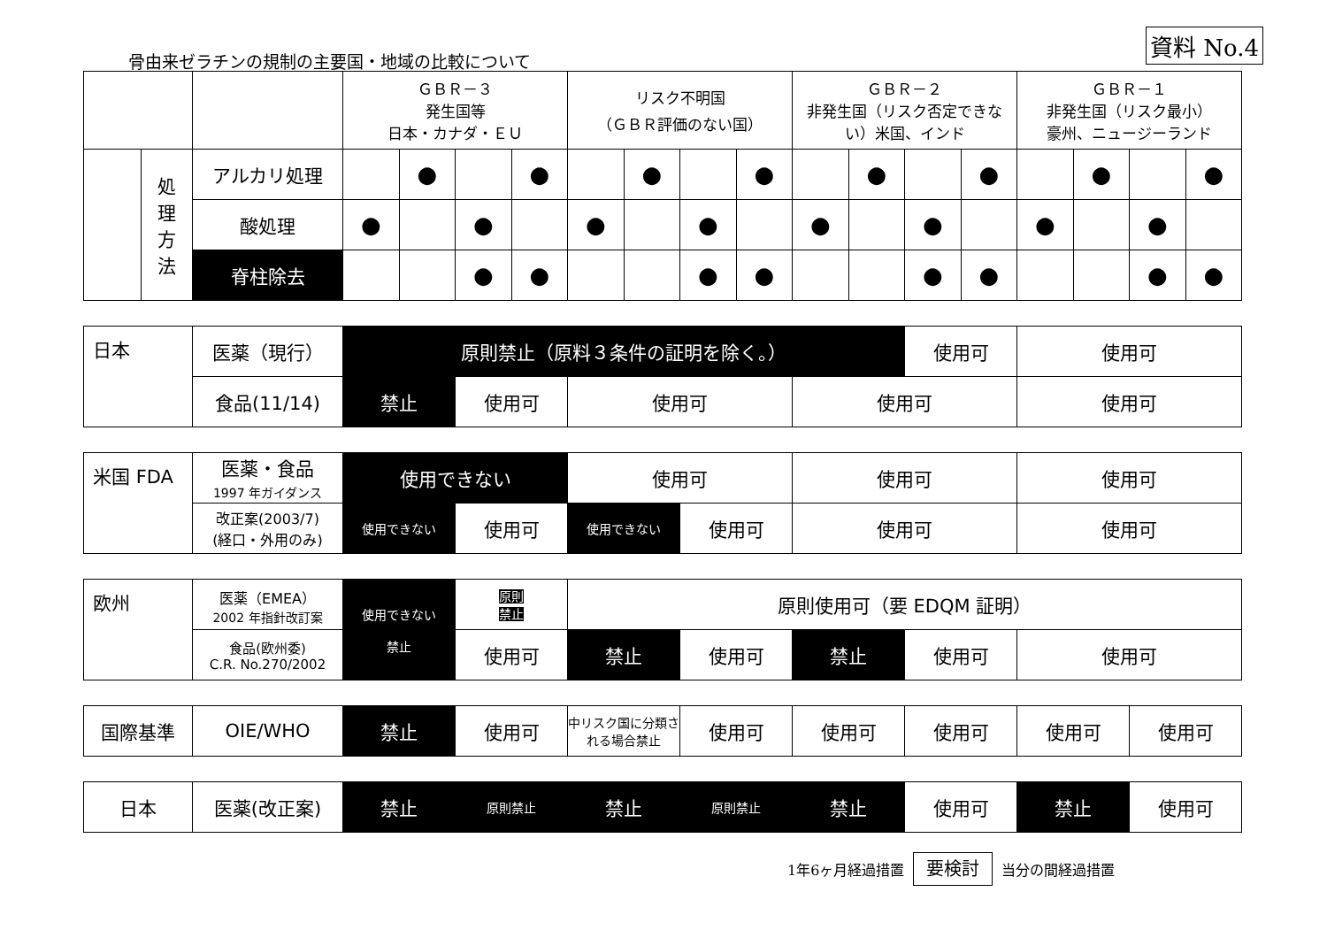資料 No.4
骨由来ゼラチンの規制の主要国・地域の比較について
| | | | ＧＢＲ－３ 発生国等 日本・カナダ・ＥＵ | | | | リスク不明国 （ＧＢＲ評価のない国） | | | | ＧＢＲ－２ 非発生国（リスク否定できない）米国、インド | | | | ＧＢＲ－１ 非発生国（リスク最小） 豪州、ニュージーランド | | | |
| | 処 理 方 法 | アルカリ処理 | | ● | | ● | | ● | | ● | | ● | | ● | | ● | | ● |
| | | 酸処理 | ● | | ● | | ● | | ● | | ● | | ● | | ● | | ● | |
| | | 脊柱除去 | | | ● | ● | | | ● | ● | | | ● | ● | | | ● | ● |
| 日本 | 医薬（現行） | 原則禁止（原料３条件の証明を除く。） | | | | 使用可 | 使用可 |
| | 食品(11/14) | 禁止 | 使用可 | 使用可 | 使用可 | | 使用可 |
| 米国 FDA | 医薬・食品 1997 年ガイダンス | 使用できない | | 使用可 | | 使用可 | 使用可 |
| | 改正案(2003/7) (経口・外用のみ) | 使用できない | 使用可 | 使用できない | 使用可 | 使用可 | 使用可 |
| 欧州 | 医薬（EMEA） 2002 年指針改訂案 | 使用できない 禁止 | 原則 禁止 | 原則使用可（要 EDQM 証明） | | | | |
| | 食品(欧州委) C.R. No.270/2002 | | 使用可 | 禁止 | 使用可 | 禁止 | 使用可 | 使用可 |
| 国際基準 | OIE/WHO | 禁止 | 使用可 | 中リスク国に分類される場合禁止 | 使用可 | 使用可 | 使用可 | 使用可 | 使用可 |
| 日本 | 医薬(改正案) | 禁止 | 原則禁止 | 禁止 | 原則禁止 | 禁止 | 使用可 | 禁止 | 使用可 |
1年6ヶ月経過措置 要検討 当分の間経過措置